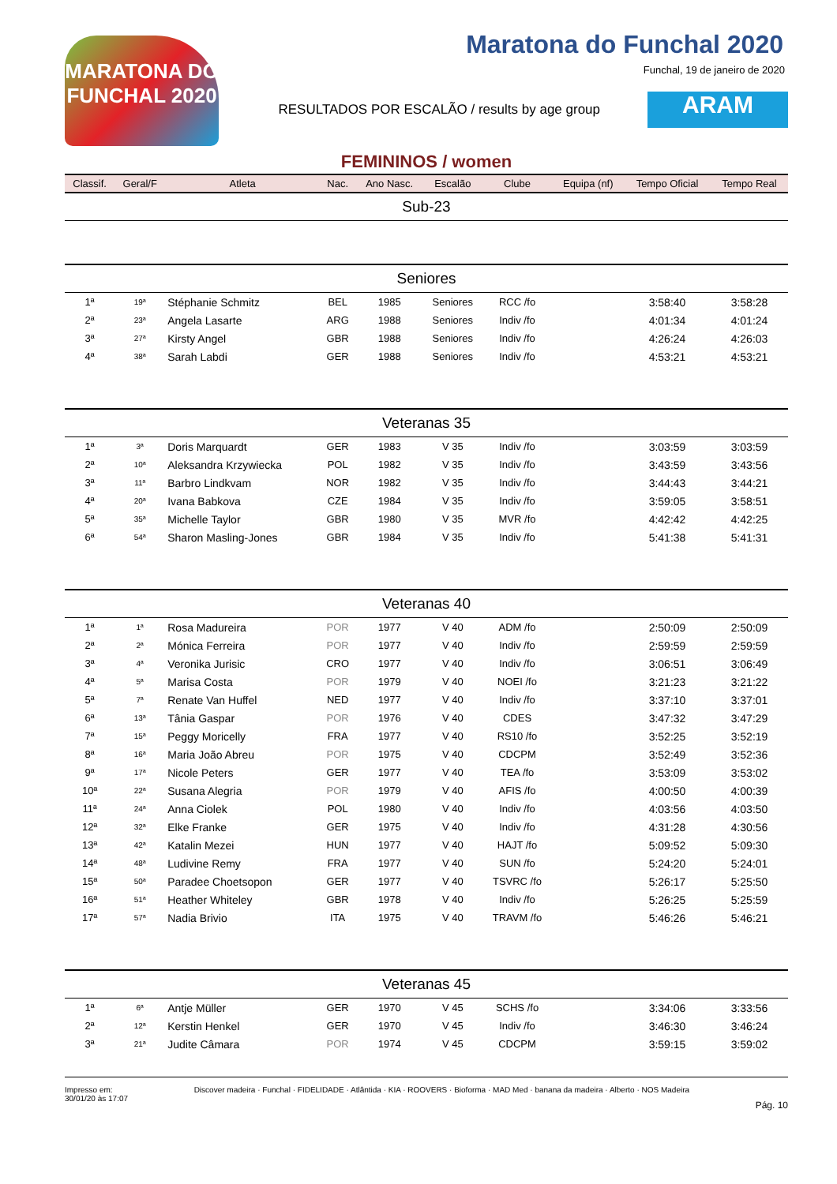MARATONA DO FUNCHAL 2020
Maratona do Funchal 2020
Funchal, 19 de janeiro de 2020
RESULTADOS POR ESCALÃO / results by age group
ARAM
FEMININOS / women
| Classif. | Geral/F | Atleta | Nac. | Ano Nasc. | Escalão | Clube | Equipa (nf) | Tempo Oficial | Tempo Real |
| --- | --- | --- | --- | --- | --- | --- | --- | --- | --- |
| Sub-23 | | | | | | | | | |
| Seniores | | | | | | | | | |
| 1ª | 19ª | Stéphanie Schmitz | BEL | 1985 | Seniores | RCC /fo | | 3:58:40 | 3:58:28 |
| 2ª | 23ª | Angela Lasarte | ARG | 1988 | Seniores | Indiv /fo | | 4:01:34 | 4:01:24 |
| 3ª | 27ª | Kirsty Angel | GBR | 1988 | Seniores | Indiv /fo | | 4:26:24 | 4:26:03 |
| 4ª | 38ª | Sarah Labdi | GER | 1988 | Seniores | Indiv /fo | | 4:53:21 | 4:53:21 |
| Veteranas 35 | | | | | | | | | |
| 1ª | 3ª | Doris Marquardt | GER | 1983 | V 35 | Indiv /fo | | 3:03:59 | 3:03:59 |
| 2ª | 10ª | Aleksandra Krzywiecka | POL | 1982 | V 35 | Indiv /fo | | 3:43:59 | 3:43:56 |
| 3ª | 11ª | Barbro Lindkvam | NOR | 1982 | V 35 | Indiv /fo | | 3:44:43 | 3:44:21 |
| 4ª | 20ª | Ivana Babkova | CZE | 1984 | V 35 | Indiv /fo | | 3:59:05 | 3:58:51 |
| 5ª | 35ª | Michelle Taylor | GBR | 1980 | V 35 | MVR /fo | | 4:42:42 | 4:42:25 |
| 6ª | 54ª | Sharon Masling-Jones | GBR | 1984 | V 35 | Indiv /fo | | 5:41:38 | 5:41:31 |
| Veteranas 40 | | | | | | | | | |
| 1ª | 1ª | Rosa Madureira | POR | 1977 | V 40 | ADM /fo | | 2:50:09 | 2:50:09 |
| 2ª | 2ª | Mónica Ferreira | POR | 1977 | V 40 | Indiv /fo | | 2:59:59 | 2:59:59 |
| 3ª | 4ª | Veronika Jurisic | CRO | 1977 | V 40 | Indiv /fo | | 3:06:51 | 3:06:49 |
| 4ª | 5ª | Marisa Costa | POR | 1979 | V 40 | NOEI /fo | | 3:21:23 | 3:21:22 |
| 5ª | 7ª | Renate Van Huffel | NED | 1977 | V 40 | Indiv /fo | | 3:37:10 | 3:37:01 |
| 6ª | 13ª | Tânia Gaspar | POR | 1976 | V 40 | CDES | | 3:47:32 | 3:47:29 |
| 7ª | 15ª | Peggy Moricelly | FRA | 1977 | V 40 | RS10 /fo | | 3:52:25 | 3:52:19 |
| 8ª | 16ª | Maria João Abreu | POR | 1975 | V 40 | CDCPM | | 3:52:49 | 3:52:36 |
| 9ª | 17ª | Nicole Peters | GER | 1977 | V 40 | TEA /fo | | 3:53:09 | 3:53:02 |
| 10ª | 22ª | Susana Alegria | POR | 1979 | V 40 | AFIS /fo | | 4:00:50 | 4:00:39 |
| 11ª | 24ª | Anna Ciolek | POL | 1980 | V 40 | Indiv /fo | | 4:03:56 | 4:03:50 |
| 12ª | 32ª | Elke Franke | GER | 1975 | V 40 | Indiv /fo | | 4:31:28 | 4:30:56 |
| 13ª | 42ª | Katalin Mezei | HUN | 1977 | V 40 | HAJT /fo | | 5:09:52 | 5:09:30 |
| 14ª | 48ª | Ludivine Remy | FRA | 1977 | V 40 | SUN /fo | | 5:24:20 | 5:24:01 |
| 15ª | 50ª | Paradee Choetsopon | GER | 1977 | V 40 | TSVRC /fo | | 5:26:17 | 5:25:50 |
| 16ª | 51ª | Heather Whiteley | GBR | 1978 | V 40 | Indiv /fo | | 5:26:25 | 5:25:59 |
| 17ª | 57ª | Nadia Brivio | ITA | 1975 | V 40 | TRAVM /fo | | 5:46:26 | 5:46:21 |
| Veteranas 45 | | | | | | | | | |
| 1ª | 6ª | Antje Müller | GER | 1970 | V 45 | SCHS /fo | | 3:34:06 | 3:33:56 |
| 2ª | 12ª | Kerstin Henkel | GER | 1970 | V 45 | Indiv /fo | | 3:46:30 | 3:46:24 |
| 3ª | 21ª | Judite Câmara | POR | 1974 | V 45 | CDCPM | | 3:59:15 | 3:59:02 |
Impresso em:
30/01/20 às 17:07
Discover madeira · Funchal · FIDELIDADE · Atlântida · KIA · ROOVERS · Bioforma · MAD Med · banana da madeira · Alberto · NOS Madeira
Pág. 10